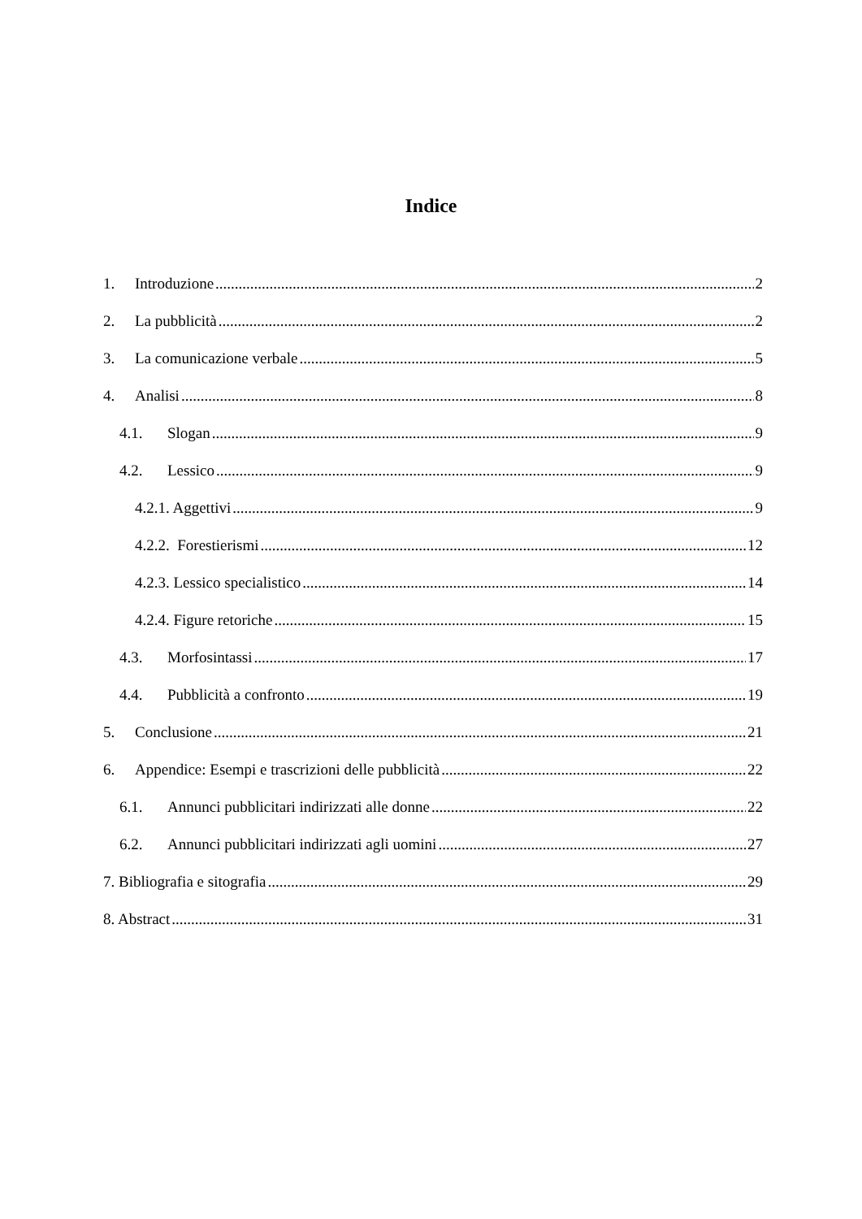Indice
1. Introduzione 2
2. La pubblicità 2
3. La comunicazione verbale 5
4. Analisi 8
4.1. Slogan 9
4.2. Lessico 9
4.2.1. Aggettivi 9
4.2.2. Forestierismi 12
4.2.3. Lessico specialistico 14
4.2.4. Figure retoriche 15
4.3. Morfosintassi 17
4.4. Pubblicità a confronto 19
5. Conclusione 21
6. Appendice: Esempi e trascrizioni delle pubblicità 22
6.1. Annunci pubblicitari indirizzati alle donne 22
6.2. Annunci pubblicitari indirizzati agli uomini 27
7. Bibliografia e sitografia 29
8. Abstract 31